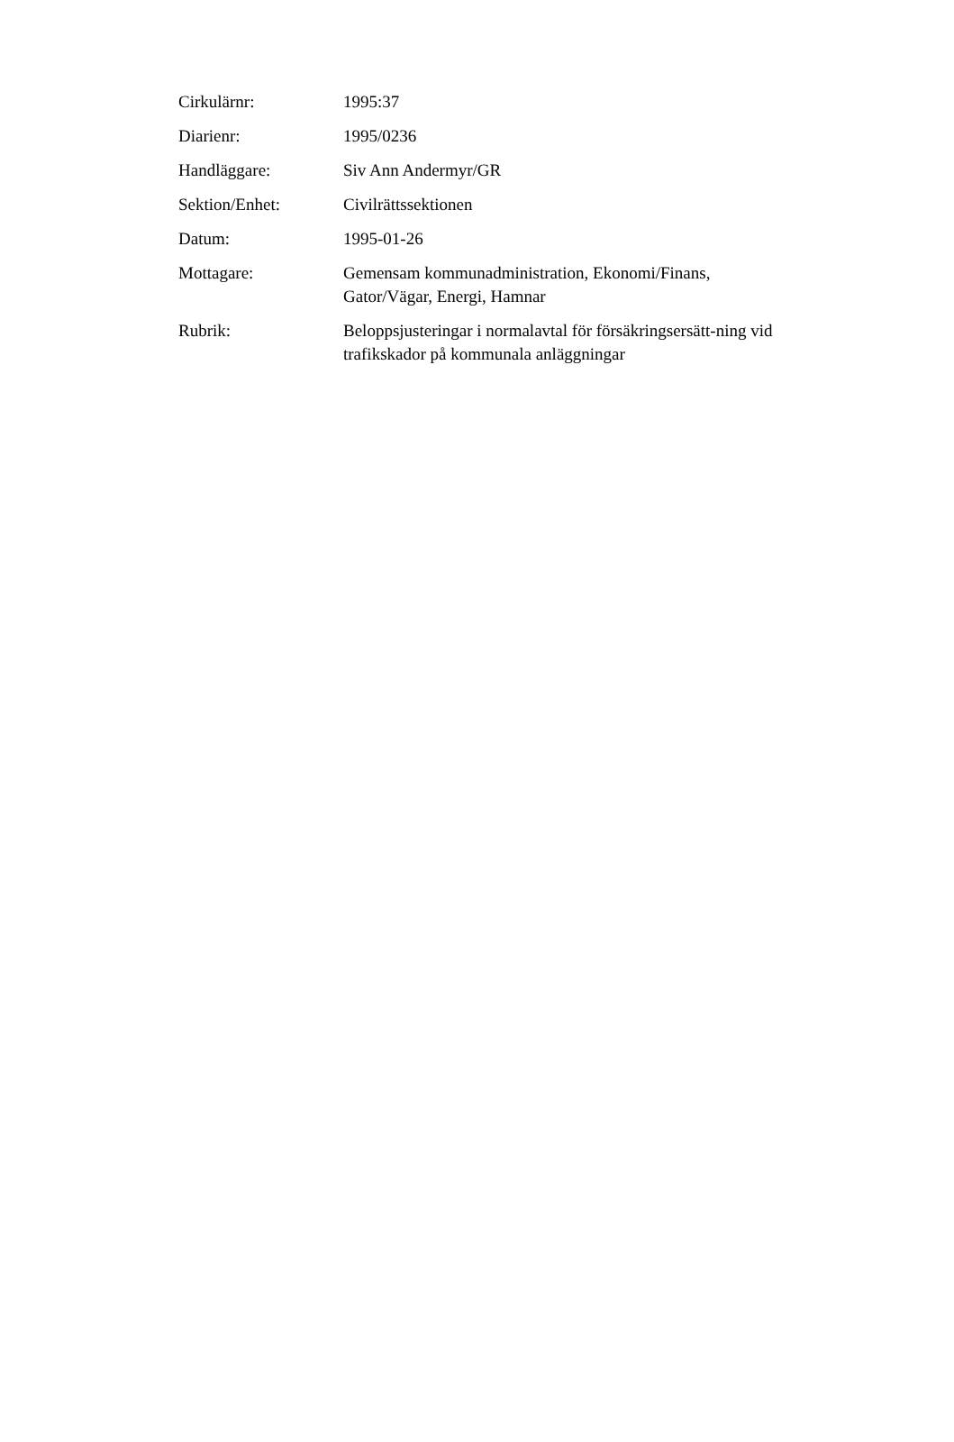| Cirkulärnr: | 1995:37 |
| Diarienr: | 1995/0236 |
| Handläggare: | Siv Ann Andermyr/GR |
| Sektion/Enhet: | Civilrättssektionen |
| Datum: | 1995-01-26 |
| Mottagare: | Gemensam kommunadministration, Ekonomi/Finans, Gator/Vägar, Energi, Hamnar |
| Rubrik: | Beloppsjusteringar i normalavtal för försäkringsersätt-ning vid trafikskador på kommunala anläggningar |